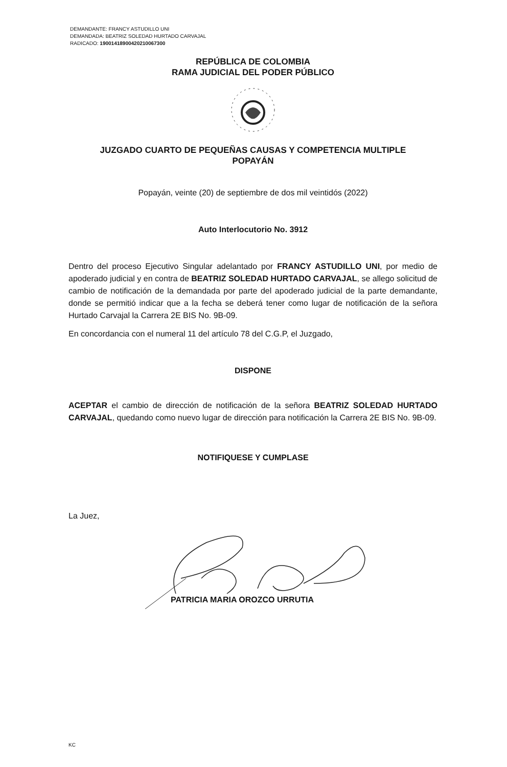DEMANDANTE: FRANCY ASTUDILLO UNI
DEMANDADA: BEATRIZ SOLEDAD HURTADO CARVAJAL
RADICADO: 19001418900420210067300
REPÚBLICA DE COLOMBIA
RAMA JUDICIAL DEL PODER PÚBLICO
JUZGADO CUARTO DE PEQUEÑAS CAUSAS Y COMPETENCIA MULTIPLE
POPAYÁN
Popayán, veinte (20) de septiembre de dos mil veintidós (2022)
Auto Interlocutorio No. 3912
Dentro del proceso Ejecutivo Singular adelantado por FRANCY ASTUDILLO UNI, por medio de apoderado judicial y en contra de BEATRIZ SOLEDAD HURTADO CARVAJAL, se allego solicitud de cambio de notificación de la demandada por parte del apoderado judicial de la parte demandante, donde se permitió indicar que a la fecha se deberá tener como lugar de notificación de la señora Hurtado Carvajal la Carrera 2E BIS No. 9B-09.
En concordancia con el numeral 11 del artículo 78 del C.G.P, el Juzgado,
DISPONE
ACEPTAR el cambio de dirección de notificación de la señora BEATRIZ SOLEDAD HURTADO CARVAJAL, quedando como nuevo lugar de dirección para notificación la Carrera 2E BIS No. 9B-09.
NOTIFIQUESE Y CUMPLASE
La Juez,
PATRICIA MARIA OROZCO URRUTIA
KC